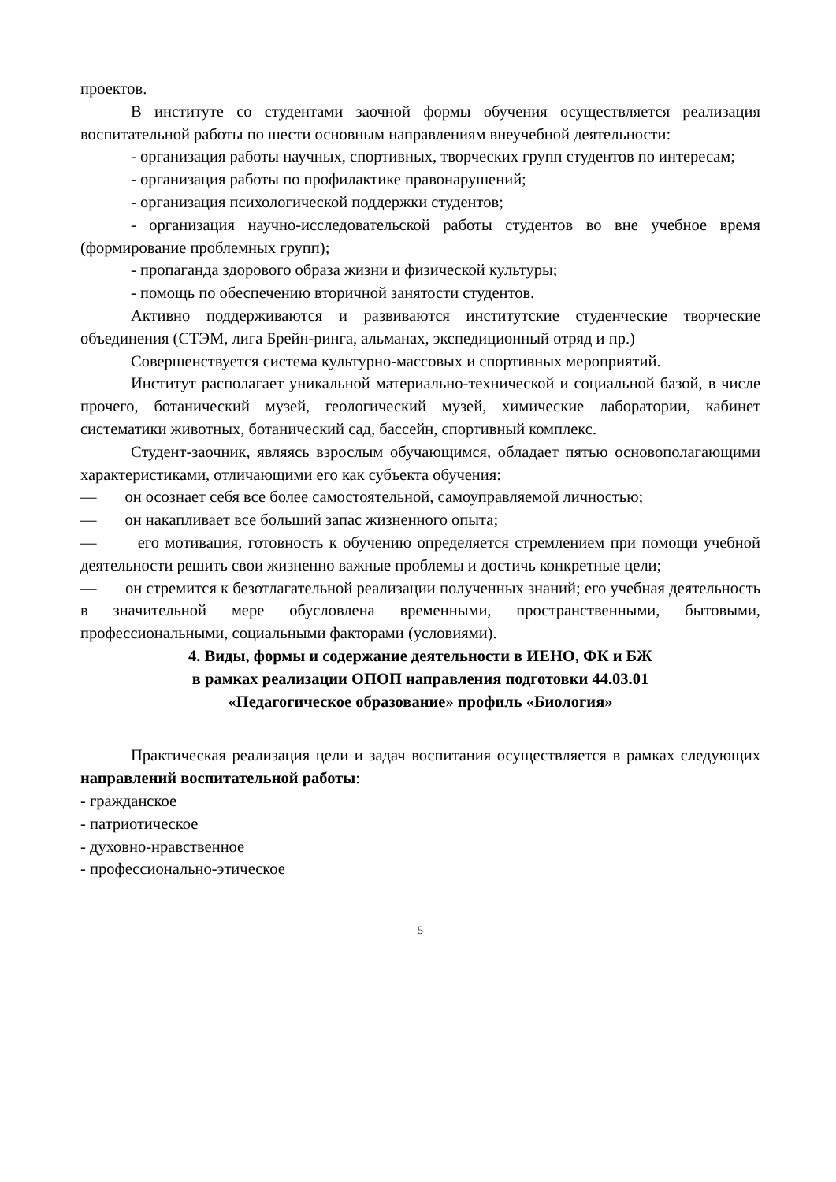проектов.
В институте со студентами заочной формы обучения осуществляется реализация воспитательной работы по шести основным направлениям внеучебной деятельности:
- организация работы научных, спортивных, творческих групп студентов по интересам;
- организация работы по профилактике правонарушений;
- организация психологической поддержки студентов;
- организация научно-исследовательской работы студентов во вне учебное время (формирование проблемных групп);
- пропаганда здорового образа жизни и физической культуры;
- помощь по обеспечению вторичной занятости студентов.
Активно поддерживаются и развиваются институтские студенческие творческие объединения (СТЭМ, лига Брейн-ринга, альманах, экспедиционный отряд и пр.)
Совершенствуется система культурно-массовых и спортивных мероприятий.
Институт располагает уникальной материально-технической и социальной базой, в числе прочего, ботанический музей, геологический музей, химические лаборатории, кабинет систематики животных, ботанический сад, бассейн, спортивный комплекс.
Студент-заочник, являясь взрослым обучающимся, обладает пятью основополагающими характеристиками, отличающими его как субъекта обучения:
— он осознает себя все более самостоятельной, самоуправляемой личностью;
— он накапливает все больший запас жизненного опыта;
— его мотивация, готовность к обучению определяется стремлением при помощи учебной деятельности решить свои жизненно важные проблемы и достичь конкретные цели;
— он стремится к безотлагательной реализации полученных знаний; его учебная деятельность в значительной мере обусловлена временными, пространственными, бытовыми, профессиональными, социальными факторами (условиями).
4. Виды, формы и содержание деятельности в ИЕНО, ФК и БЖ
в рамках реализации ОПОП направления подготовки 44.03.01
«Педагогическое образование» профиль «Биология»
Практическая реализация цели и задач воспитания осуществляется в рамках следующих направлений воспитательной работы:
- гражданское
- патриотическое
- духовно-нравственное
- профессионально-этическое
5